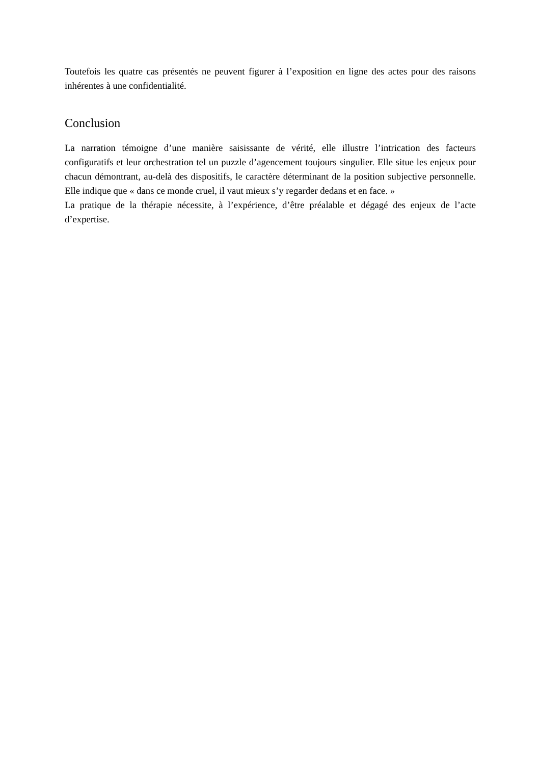Toutefois les quatre cas présentés ne peuvent figurer à l’exposition en ligne des actes pour des raisons inhérentes à une confidentialité.
Conclusion
La narration témoigne d’une manière saisissante de vérité, elle illustre l’intrication des facteurs configuratifs et leur orchestration tel un puzzle d’agencement toujours singulier. Elle situe les enjeux pour chacun démontrant, au-delà des dispositifs, le caractère déterminant de la position subjective personnelle. Elle indique que « dans ce monde cruel, il vaut mieux s’y regarder dedans et en face. »
La pratique de la thérapie nécessite, à l’expérience, d’être préalable et dégagé des enjeux de l’acte d’expertise.